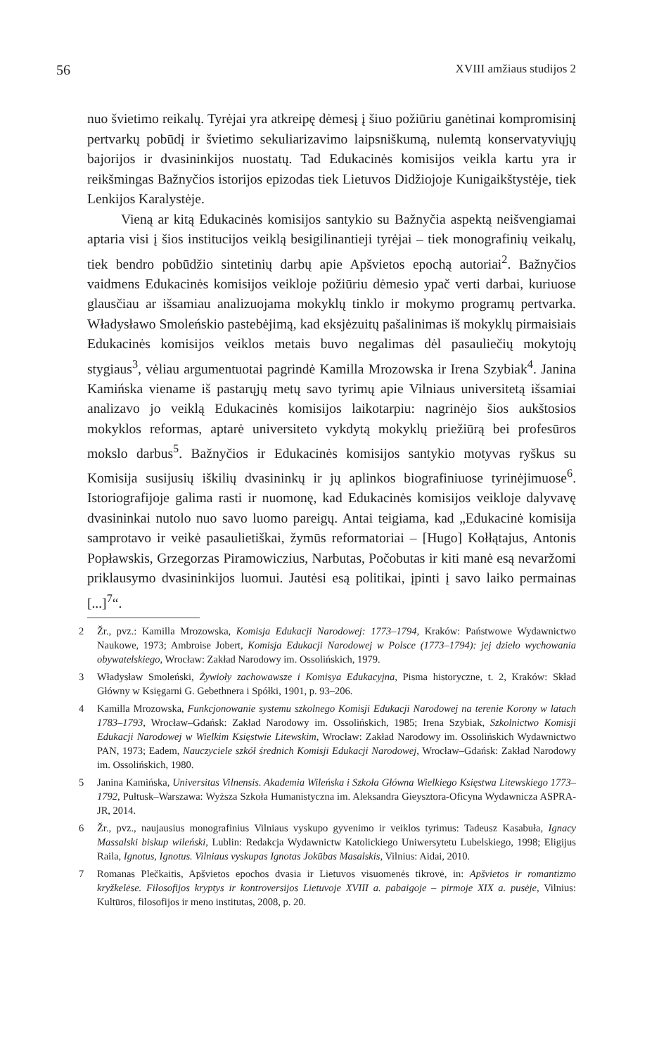56 XVIII amžiaus studijos 2
nuo švietimo reikalų. Tyrėjai yra atkreipę dėmesį į šiuo požiūriu ganėtinai kompromisinį pertvarkų pobūdį ir švietimo sekuliarizavimo laipsniškumą, nulemtą konservatyviųjų bajorijos ir dvasininkijos nuostatų. Tad Edukacinės komisijos veikla kartu yra ir reikšmingas Bažnyčios istorijos epizodas tiek Lietuvos Didžiojoje Kunigaikštystėje, tiek Lenkijos Karalystėje.
Vieną ar kitą Edukacinės komisijos santykio su Bažnyčia aspektą neišvengiamai aptaria visi į šios institucijos veiklą besigilinantieji tyrėjai – tiek monografinių veikalų, tiek bendro pobūdžio sintetinių darbų apie Apšvietos epochą autoriai<sup>2</sup>. Bažnyčios vaidmens Edukacinės komisijos veikloje požiūriu dėmesio ypač verti darbai, kuriuose glausčiau ar išsamiau analizuojama mokyklų tinklo ir mokymo programų pertvarka. Władysławo Smoleńskio pastebėjimą, kad eksjėzuitų pašalinimas iš mokyklų pirmaisiais Edukacinės komisijos veiklos metais buvo negalimas dėl pasauliečių mokytojų stygiaus<sup>3</sup>, vėliau argumentuotai pagrindė Kamilla Mrozowska ir Irena Szybiak<sup>4</sup>. Janina Kamińska viename iš pastarųjų metų savo tyrimų apie Vilniaus universitetą išsamiai analizavo jo veiklą Edukacinės komisijos laikotarpiu: nagrinėjo šios aukštosios mokyklos reformas, aptarė universiteto vykdytą mokyklų priežiūrą bei profesūros mokslo darbus<sup>5</sup>. Bažnyčios ir Edukacinės komisijos santykio motyvas ryškus su Komisija susijusių iškilių dvasininkų ir jų aplinkos biografiniuose tyrinėjimuose<sup>6</sup>. Istoriografijoje galima rasti ir nuomonę, kad Edukacinės komisijos veikloje dalyvavę dvasininkai nutolo nuo savo luomo pareigų. Antai teigiama, kad „Edukacinė komisija samprotavo ir veikė pasaulietiškai, žymūs reformatoriai – [Hugo] Kołłątajus, Antonis Popławskis, Grzegorzas Piramowiczius, Narbutas, Počobutas ir kiti manė esą nevaržomi priklausymo dvasininkijos luomui. Jautėsi esą politikai, įpinti į savo laiko permainas [...]<sup>7</sup>“.
2 Žr., pvz.: Kamilla Mrozowska, Komisja Edukacji Narodowej: 1773–1794, Kraków: Państwowe Wydawnictwo Naukowe, 1973; Ambroise Jobert, Komisja Edukacji Narodowej w Polsce (1773–1794): jej dzieło wychowania obywatelskiego, Wrocław: Zakład Narodowy im. Ossolińskich, 1979.
3 Władysław Smoleński, Żywioły zachowawsze i Komisya Edukacyjna, Pisma historyczne, t. 2, Kraków: Skład Główny w Księgarni G. Gebethnera i Spółki, 1901, p. 93–206.
4 Kamilla Mrozowska, Funkcjonowanie systemu szkolnego Komisji Edukacji Narodowej na terenie Korony w latach 1783–1793, Wrocław–Gdańsk: Zakład Narodowy im. Ossolińskich, 1985; Irena Szybiak, Szkolnictwo Komisji Edukacji Narodowej w Wielkim Księstwie Litewskim, Wrocław: Zakład Narodowy im. Ossolińskich Wydawnictwo PAN, 1973; Eadem, Nauczyciele szkół średnich Komisji Edukacji Narodowej, Wrocław–Gdańsk: Zakład Narodowy im. Ossolińskich, 1980.
5 Janina Kamińska, Universitas Vilnensis. Akademia Wileńska i Szkoła Główna Wielkiego Księstwa Litewskiego 1773–1792, Pułtusk–Warszawa: Wyższa Szkoła Humanistyczna im. Aleksandra Gieysztora-Oficyna Wydawnicza ASPRA-JR, 2014.
6 Žr., pvz., naujausius monografinius Vilniaus vyskupo gyvenimo ir veiklos tyrimus: Tadeusz Kasabuła, Ignacy Massalski biskup wileński, Lublin: Redakcja Wydawnictw Katolickiego Uniwersytetu Lubelskiego, 1998; Eligijus Raila, Ignotus, Ignotus. Vilniaus vyskupas Ignotas Jokūbas Masalskis, Vilnius: Aidai, 2010.
7 Romanas Plečkaitis, Apšvietos epochos dvasia ir Lietuvos visuomenės tikrovė, in: Apšvietos ir romantizmo kryžkelėse. Filosofijos kryptys ir kontroversijos Lietuvoje XVIII a. pabaigoje – pirmoje XIX a. pusėje, Vilnius: Kultūros, filosofijos ir meno institutas, 2008, p. 20.